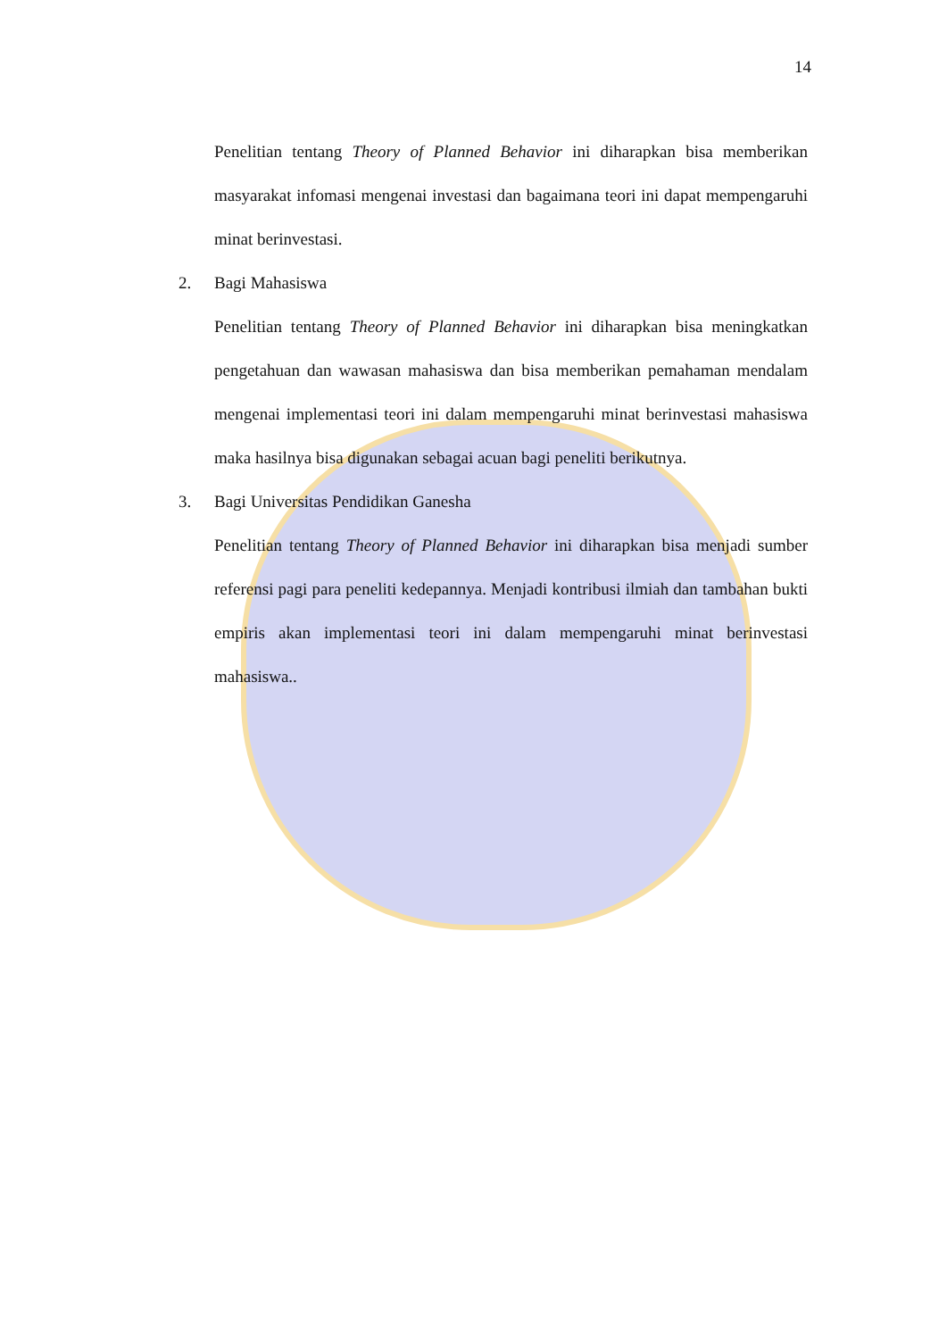14
Penelitian tentang Theory of Planned Behavior ini diharapkan bisa memberikan masyarakat infomasi mengenai investasi dan bagaimana teori ini dapat mempengaruhi minat berinvestasi.
2. Bagi Mahasiswa
Penelitian tentang Theory of Planned Behavior ini diharapkan bisa meningkatkan pengetahuan dan wawasan mahasiswa dan bisa memberikan pemahaman mendalam mengenai implementasi teori ini dalam mempengaruhi minat berinvestasi mahasiswa maka hasilnya bisa digunakan sebagai acuan bagi peneliti berikutnya.
3. Bagi Universitas Pendidikan Ganesha
Penelitian tentang Theory of Planned Behavior ini diharapkan bisa menjadi sumber referensi pagi para peneliti kedepannya. Menjadi kontribusi ilmiah dan tambahan bukti empiris akan implementasi teori ini dalam mempengaruhi minat berinvestasi mahasiswa..